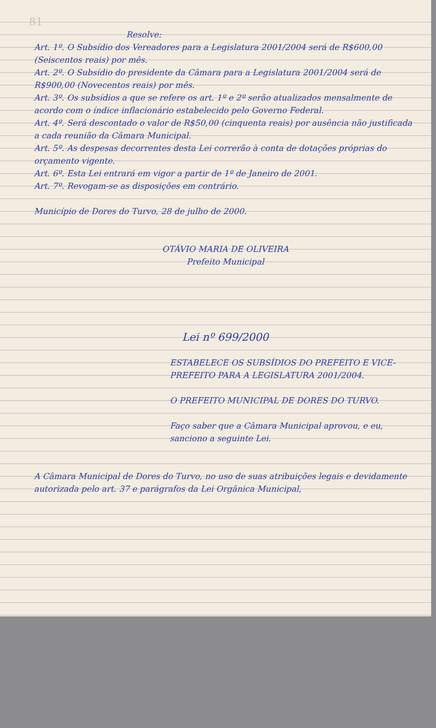81
Resolve:
Art. 1º. O Subsídio dos Vereadores para a Legislatura 2001/2004 será de R$600,00 (Seiscentos reais) por mês.
Art. 2º. O Subsídio do presidente da Câmara para a Legislatura 2001/2004 será de R$900,00 (Novecentos reais) por mês.
Art. 3º. Os subsídios a que se refere os art. 1º e 2º serão atualizados mensalmente de acordo com o índice inflacionário estabelecido pelo Governo Federal.
Art. 4º. Será descontado o valor de R$50,00 (cinquenta reais) por ausência não justificada a cada reunião da Câmara Municipal.
Art. 5º. As despesas decorrentes desta Lei correrão à conta de dotações próprias do orçamento vigente.
Art. 6º. Esta Lei entrará em vigor a partir de 1º de Janeiro de 2001.
Art. 7º. Revogam-se as disposições em contrário.
Município de Dores do Turvo, 28 de julho de 2000.
OTÁVIO MARIA DE OLIVEIRA
Prefeito Municipal
Lei nº 699/2000
ESTABELECE OS SUBSÍDIOS DO PREFEITO E VICE-PREFEITO PARA A LEGISLATURA 2001/2004.
O PREFEITO MUNICIPAL DE DORES DO TURVO.
Faço saber que a Câmara Municipal aprovou, e eu, sanciono a seguinte Lei.
A Câmara Municipal de Dores do Turvo, no uso de suas atribuições legais e devidamente autorizada pelo art. 37 e parágrafos da Lei Orgânica Municipal,